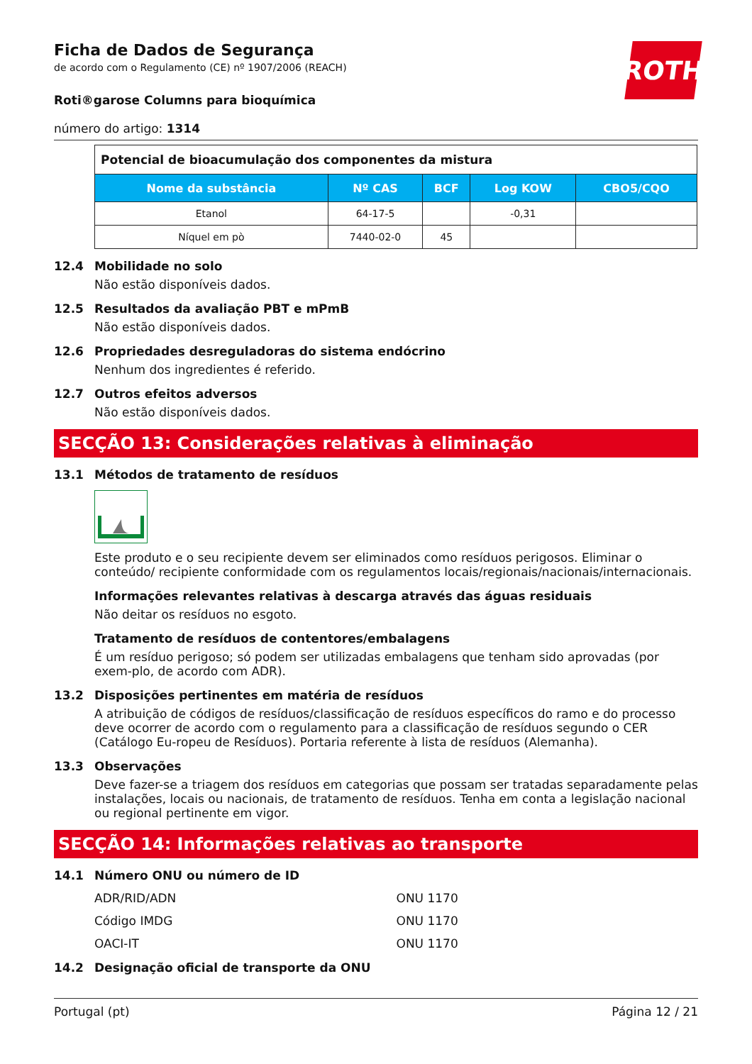ROTH
Ficha de Dados de Segurança
de acordo com o Regulamento (CE) nº 1907/2006 (REACH)
Roti®garose Columns para bioquímica
número do artigo: 1314
| Potencial de bioacumulação dos componentes da mistura | | | | |
| Nome da substância | Nº CAS | BCF | Log KOW | CBO5/CQO |
| Etanol | 64-17-5 | | -0,31 | |
| Níquel em pò | 7440-02-0 | 45 | | |
12.4 Mobilidade no solo
Não estão disponíveis dados.
12.5 Resultados da avaliação PBT e mPmB
Não estão disponíveis dados.
12.6 Propriedades desreguladoras do sistema endócrino
Nenhum dos ingredientes é referido.
12.7 Outros efeitos adversos
Não estão disponíveis dados.
SECÇÃO 13: Considerações relativas à eliminação
13.1 Métodos de tratamento de resíduos
Este produto e o seu recipiente devem ser eliminados como resíduos perigosos. Eliminar o conteúdo/ recipiente conformidade com os regulamentos locais/regionais/nacionais/internacionais.
Informações relevantes relativas à descarga através das águas residuais
Não deitar os resíduos no esgoto.
Tratamento de resíduos de contentores/embalagens
É um resíduo perigoso; só podem ser utilizadas embalagens que tenham sido aprovadas (por exem-plo, de acordo com ADR).
13.2 Disposições pertinentes em matéria de resíduos
A atribuição de códigos de resíduos/classificação de resíduos específicos do ramo e do processo deve ocorrer de acordo com o regulamento para a classificação de resíduos segundo o CER (Catálogo Eu-ropeu de Resíduos). Portaria referente à lista de resíduos (Alemanha).
13.3 Observações
Deve fazer-se a triagem dos resíduos em categorias que possam ser tratadas separadamente pelas instalações, locais ou nacionais, de tratamento de resíduos. Tenha em conta a legislação nacional ou regional pertinente em vigor.
SECÇÃO 14: Informações relativas ao transporte
14.1 Número ONU ou número de ID
ADR/RID/ADN ONU 1170
Código IMDG ONU 1170
OACI-IT ONU 1170
14.2 Designação oficial de transporte da ONU
Portugal (pt) Página 12 / 21